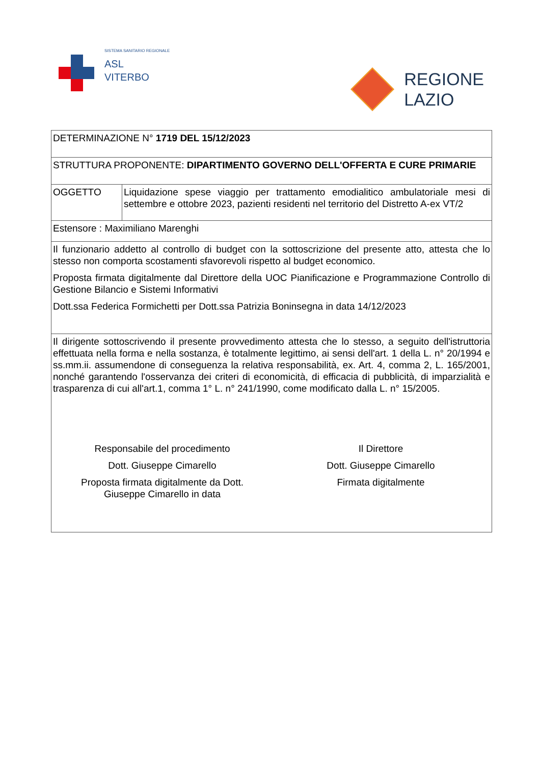SISTEMA SANITARIO REGIONALE
ASL
VITERBO
REGIONE
LAZIO
| DETERMINAZIONE N° 1719 DEL 15/12/2023 | |
| STRUTTURA PROPONENTE: DIPARTIMENTO GOVERNO DELL'OFFERTA E CURE PRIMARIE | |
| OGGETTO | Liquidazione spese viaggio per trattamento emodialitico ambulatoriale mesi di settembre e ottobre 2023, pazienti residenti nel territorio del Distretto A-ex VT/2 |
| Estensore : Maximiliano Marenghi | |
| Il funzionario addetto al controllo di budget con la sottoscrizione del presente atto, attesta che lo stesso non comporta scostamenti sfavorevoli rispetto al budget economico. Proposta firmata digitalmente dal Direttore della UOC Pianificazione e Programmazione Controllo di Gestione Bilancio e Sistemi Informativi Dott.ssa Federica Formichetti per Dott.ssa Patrizia Boninsegna in data 14/12/2023 | |
| Il dirigente sottoscrivendo il presente provvedimento attesta che lo stesso, a seguito dell'istruttoria effettuata nella forma e nella sostanza, è totalmente legittimo, ai sensi dell'art. 1 della L. n° 20/1994 e ss.mm.ii. assumendone di conseguenza la relativa responsabilità, ex. Art. 4, comma 2, L. 165/2001, nonché garantendo l'osservanza dei criteri di economicità, di efficacia di pubblicità, di imparzialità e trasparenza di cui all'art.1, comma 1° L. n° 241/1990, come modificato dalla L. n° 15/2005. Responsabile del procedimento Dott. Giuseppe Cimarello Proposta firmata digitalmente da Dott. Giuseppe Cimarello in data Il Direttore Dott. Giuseppe Cimarello Firmata digitalmente | |